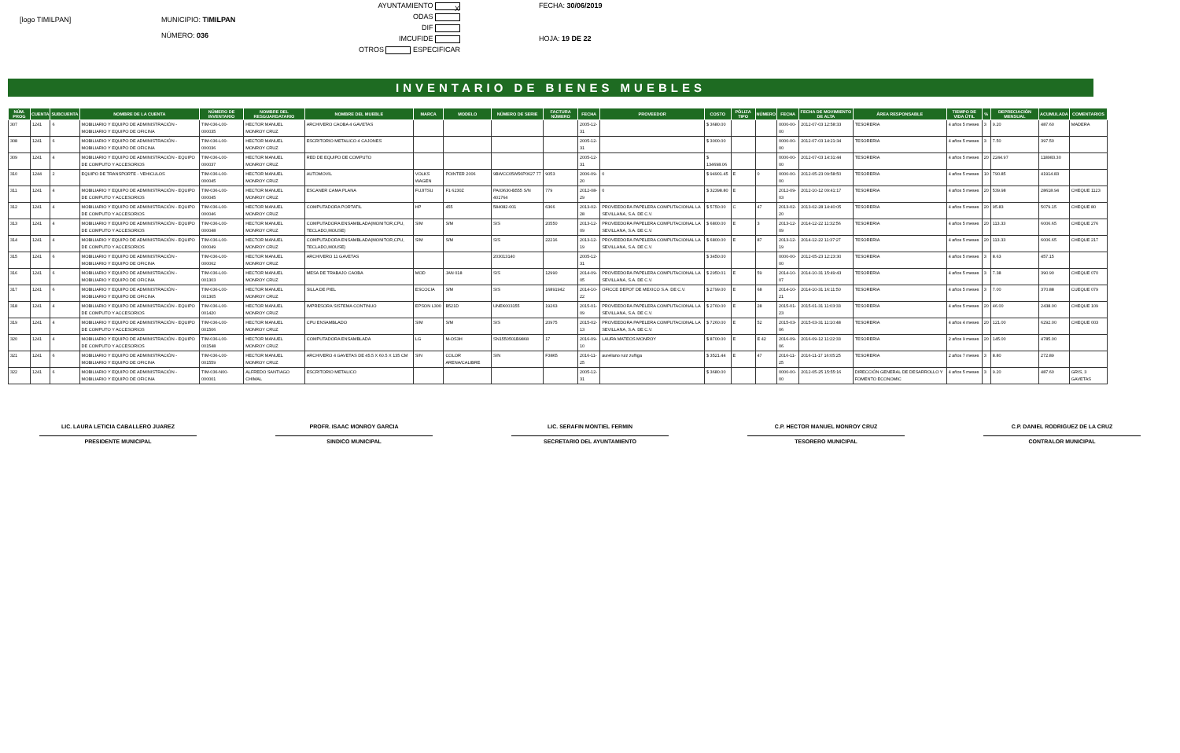[logo TIMILPAN] MUNICIPIO: TIMILPAN
NÚMERO: 036
AYUNTAMIENTO X
ODAS
DIF
IMCUFIDE
OTROS ESPECIFICAR
FECHA: 30/06/2019
HOJA: 19 DE 22
INVENTARIO DE BIENES MUEBLES
| NÚM. PROG | CUENTA | SUBCUENTA | NOMBRE DE LA CUENTA | NÚMERO DE INVENTARIO | NOMBRE DEL RESGUARDATARIO | NOMBRE DEL MUEBLE | MARCA | MODELO | NÚMERO DE SERIE | FACTURA NÚMERO | FECHA | PROVEEDOR | COSTO | PÓLIZA TIPO | NÚMERO | FECHA | FECHA DE MOVIMIENTO DE ALTA | ÁREA RESPONSABLE | TIEMPO DE VIDA ÚTIL | % | DEPRECIACIÓN MENSUAL | ACUMULADA | COMENTARIOS |
| --- | --- | --- | --- | --- | --- | --- | --- | --- | --- | --- | --- | --- | --- | --- | --- | --- | --- | --- | --- | --- | --- | --- | --- |
| 307 | 1241 | 6 | MOBILIARIO Y EQUIPO DE ADMINISTRACIÓN - MOBILIARIO Y EQUIPO DE OFICINA | TIM-036-L00-000035 | HECTOR MANUEL MONROY CRUZ | ARCHIVERO CAOBA 4 GAVETAS | | | | | 2005-12-31 | | $ 3680.00 | | | 0000-00-00 | 2012-07-03 12:58:33 | TESORERIA | 4 años 5 meses | 3 | 9.20 | 487.60 | MADERA |
| 308 | 1241 | 6 | MOBILIARIO Y EQUIPO DE ADMINISTRACIÓN - MOBILIARIO Y EQUIPO DE OFICINA | TIM-036-L00-000036 | HECTOR MANUEL MONROY CRUZ | ESCRITORIO METALICO 4 CAJONES | | | | | 2005-12-31 | | $ 3000.00 | | | 0000-00-00 | 2012-07-03 14:21:34 | TESORERIA | 4 años 5 meses | 3 | 7.50 | 397.50 | |
| 309 | 1241 | 4 | MOBILIARIO Y EQUIPO DE ADMINISTRACIÓN - EQUIPO DE COMPUTO Y ACCESORIOS | TIM-036-L00-000037 | HECTOR MANUEL MONROY CRUZ | RED DE EQUIPO DE COMPUTO | | | | | 2005-12-31 | | $ 134698.06 | | | 0000-00-00 | 2012-07-03 14:31:44 | TESORERIA | 4 años 5 meses | 20 | 2244.97 | 118983.30 | |
| 310 | 1244 | 2 | EQUIPO DE TRANSPORTE - VEHICULOS | TIM-036-L00-000045 | HECTOR MANUEL MONROY CRUZ | AUTOMOVIL | VOLKS WAGEN | POINTER 2006 | 9BWCC05W56P0627 77 | 9053 | 2006-09-20 | 0 | $ 94901.45 | E | 0 | 0000-00-00 | 2012-05-23 09:58:50 | TESORERIA | 4 años 5 meses | 10 | 790.85 | 41914.83 | |
| 311 | 1241 | 4 | MOBILIARIO Y EQUIPO DE ADMINISTRACIÓN - EQUIPO DE COMPUTO Y ACCESORIOS | TIM-036-L00-000045 | HECTOR MANUEL MONROY CRUZ | ESCANER CAMA PLANA | FUJITSU | F1 6230Z | PA03630-B555 S/N 401764 | 779 | 2012-08-29 | 0 | $ 32398.80 | E | | 2012-09-03 | 2012-10-12 09:41:17 | TESORERIA | 4 años 5 meses | 20 | 539.98 | 28618.94 | CHEQUE 1123 |
| 312 | 1241 | 4 | MOBILIARIO Y EQUIPO DE ADMINISTRACIÓN - EQUIPO DE COMPUTO Y ACCESORIOS | TIM-036-L00-000046 | HECTOR MANUEL MONROY CRUZ | COMPUTADORA PORTATIL | HP | 455 | 584082-001 | 6366 | 2013-02-28 | PROVEEDORA PAPELERA COMPUTACIONAL LA SEVILLANA, S.A. DE C.V. | $ 5750.00 | C | 47 | 2013-02-20 | 2013-02-28 14:40:05 | TESORERIA | 4 años 5 meses | 20 | 95.83 | 5079.15 | CHEQUE 80 |
| 313 | 1241 | 4 | MOBILIARIO Y EQUIPO DE ADMINISTRACIÓN - EQUIPO DE COMPUTO Y ACCESORIOS | TIM-036-L00-000048 | HECTOR MANUEL MONROY CRUZ | COMPUTADORA ENSAMBLADA(MONITOR,CPU, TECLADO,MOUSE) | S/M | S/M | S/S | 20550 | 2013-12-09 | PROVEEDORA PAPELERA COMPUTACIONAL LA SEVILLANA, S.A. DE C.V. | $ 6800.00 | E | 3 | 2013-12-09 | 2014-12-22 11:32:56 | TESORERIA | 4 años 5 meses | 20 | 113.33 | 6006.65 | CHEQUE 276 |
| 314 | 1241 | 4 | MOBILIARIO Y EQUIPO DE ADMINISTRACIÓN - EQUIPO DE COMPUTO Y ACCESORIOS | TIM-036-L00-000049 | HECTOR MANUEL MONROY CRUZ | COMPUTADORA ENSAMBLADA(MONITOR,CPU, TECLADO,MOUSE) | S/M | S/M | S/S | 22216 | 2013-12-19 | PROVEEDORA PAPELERA COMPUTACIONAL LA SEVILLANA, S.A. DE C.V. | $ 6800.00 | E | 87 | 2013-12-19 | 2014-12-22 11:37:27 | TESORERIA | 4 años 5 meses | 20 | 113.33 | 6006.65 | CHEQUE 217 |
| 315 | 1241 | 6 | MOBILIARIO Y EQUIPO DE ADMINISTRACIÓN - MOBILIARIO Y EQUIPO DE OFICINA | TIM-036-L00-000062 | HECTOR MANUEL MONROY CRUZ | ARCHIVERO 11 GAVETAS | | | 203013140 | | 2005-12-31 | | $ 3450.00 | | | 0000-00-00 | 2012-05-23 12:23:30 | TESORERIA | 4 años 5 meses | 3 | 8.63 | 457.15 | |
| 316 | 1241 | 6 | MOBILIARIO Y EQUIPO DE ADMINISTRACIÓN - MOBILIARIO Y EQUIPO DE OFICINA | TIM-036-L00-001303 | HECTOR MANUEL MONROY CRUZ | MESA DE TRABAJO CAOBA | MOD | JAN 018 | S/S | 12990 | 2014-09-05 | PROVEEDORA PAPELERA COMPUTACIONAL LA SEVILLANA, S.A. DE C.V. | $ 2950.01 | E | 59 | 2014-10-07 | 2014-10-31 15:49:43 | TESORERIA | 4 años 5 meses | 3 | 7.38 | 390.90 | CHEQUE 070 |
| 317 | 1241 | 6 | MOBILIARIO Y EQUIPO DE ADMINISTRACIÓN - MOBILIARIO Y EQUIPO DE OFICINA | TIM-036-L00-001305 | HECTOR MANUEL MONROY CRUZ | SILLA DE PIEL | ESCOCIA | S/M | S/S | 16891942 | 2014-10-22 | OFICCE DEPOT DE MEXICO S.A. DE C.V. | $ 2799.00 | E | 68 | 2014-10-21 | 2014-10-31 16:11:50 | TESORERIA | 4 años 5 meses | 3 | 7.00 | 370.88 | CUEQUE 079 |
| 318 | 1241 | 4 | MOBILIARIO Y EQUIPO DE ADMINISTRACIÓN - EQUIPO DE COMPUTO Y ACCESORIOS | TIM-036-L00-001420 | HECTOR MANUEL MONROY CRUZ | IMPRESORA SISTEMA CONTINUO | EPSON L300 | B521D | UNEK003155 | 19263 | 2015-01-09 | PROVEEDORA PAPELERA COMPUTACIONAL LA SEVILLANA, S.A. DE C.V. | $ 2760.00 | E | 28 | 2015-01-23 | 2015-01-31 11:03:33 | TESORERIA | 4 años 5 meses | 20 | 46.00 | 2438.00 | CHEQUE 109 |
| 319 | 1241 | 4 | MOBILIARIO Y EQUIPO DE ADMINISTRACIÓN - EQUIPO DE COMPUTO Y ACCESORIOS | TIM-036-L00-001506 | HECTOR MANUEL MONROY CRUZ | CPU ENSAMBLADO | S/M | S/M | S/S | 20975 | 2015-02-13 | PROVEEDORA PAPELERA COMPUTACIONAL LA SEVILLANA, S.A. DE C.V. | $ 7260.00 | E | 52 | 2015-03-06 | 2015-03-31 11:10:48 | TESORERIA | 4 años 4 meses | 20 | 121.00 | 6292.00 | CHEQUE 003 |
| 320 | 1241 | 4 | MOBILIARIO Y EQUIPO DE ADMINISTRACIÓN - EQUIPO DE COMPUTO Y ACCESORIOS | TIM-036-L00-001548 | HECTOR MANUEL MONROY CRUZ | COMPUTADORA ENSAMBLADA | LG | M-OS3H | SN1550501B9868 | 17 | 2016-09-10 | LAURA MATEOS MONROY | $ 8700.00 | E | E 42 | 2016-09-06 | 2016-09-12 11:22:33 | TESORERIA | 2 años 9 meses | 20 | 145.00 | 4785.00 | |
| 321 | 1241 | 6 | MOBILIARIO Y EQUIPO DE ADMINISTRACIÓN - MOBILIARIO Y EQUIPO DE OFICINA | TIM-036-L00-001559 | HECTOR MANUEL MONROY CRUZ | ARCHIVERO 4 GAVETAS DE 45.5 X 60.5 X 135 CM | S/N | COLOR ARENA/CALIBRE | S/N | F3865 | 2016-11-25 | aureliano ruiz zuñiga | $ 3521.44 | E | 47 | 2016-11-25 | 2016-11-17 16:05:25 | TESORERIA | 2 años 7 meses | 3 | 8.80 | 272.89 | |
| 322 | 1241 | 6 | MOBILIARIO Y EQUIPO DE ADMINISTRACIÓN - MOBILIARIO Y EQUIPO DE OFICINA | TIM-036-N00-000001 | ALFREDO SANTIAGO CHIMAL | ESCRITORIO METALICO | | | | | 2005-12-31 | | $ 3680.00 | | | 0000-00-00 | 2012-05-25 15:55:16 | DIRECCIÓN GENERAL DE DESARROLLO Y FOMENTO ECONOMIC | 4 años 5 meses | 3 | 9.20 | 487.60 | GRIS, 3 GAVETAS |
LIC. LAURA LETICIA CABALLERO JUAREZ
PRESIDENTE MUNICIPAL
PROFR. ISAAC MONROY GARCIA
SINDICO MUNICIPAL
LIC. SERAFIN MONTIEL FERMIN
SECRETARIO DEL AYUNTAMIENTO
C.P. HECTOR MANUEL MONROY CRUZ
TESORERO MUNICIPAL
C.P. DANIEL RODRIGUEZ DE LA CRUZ
CONTRALOR MUNICIPAL